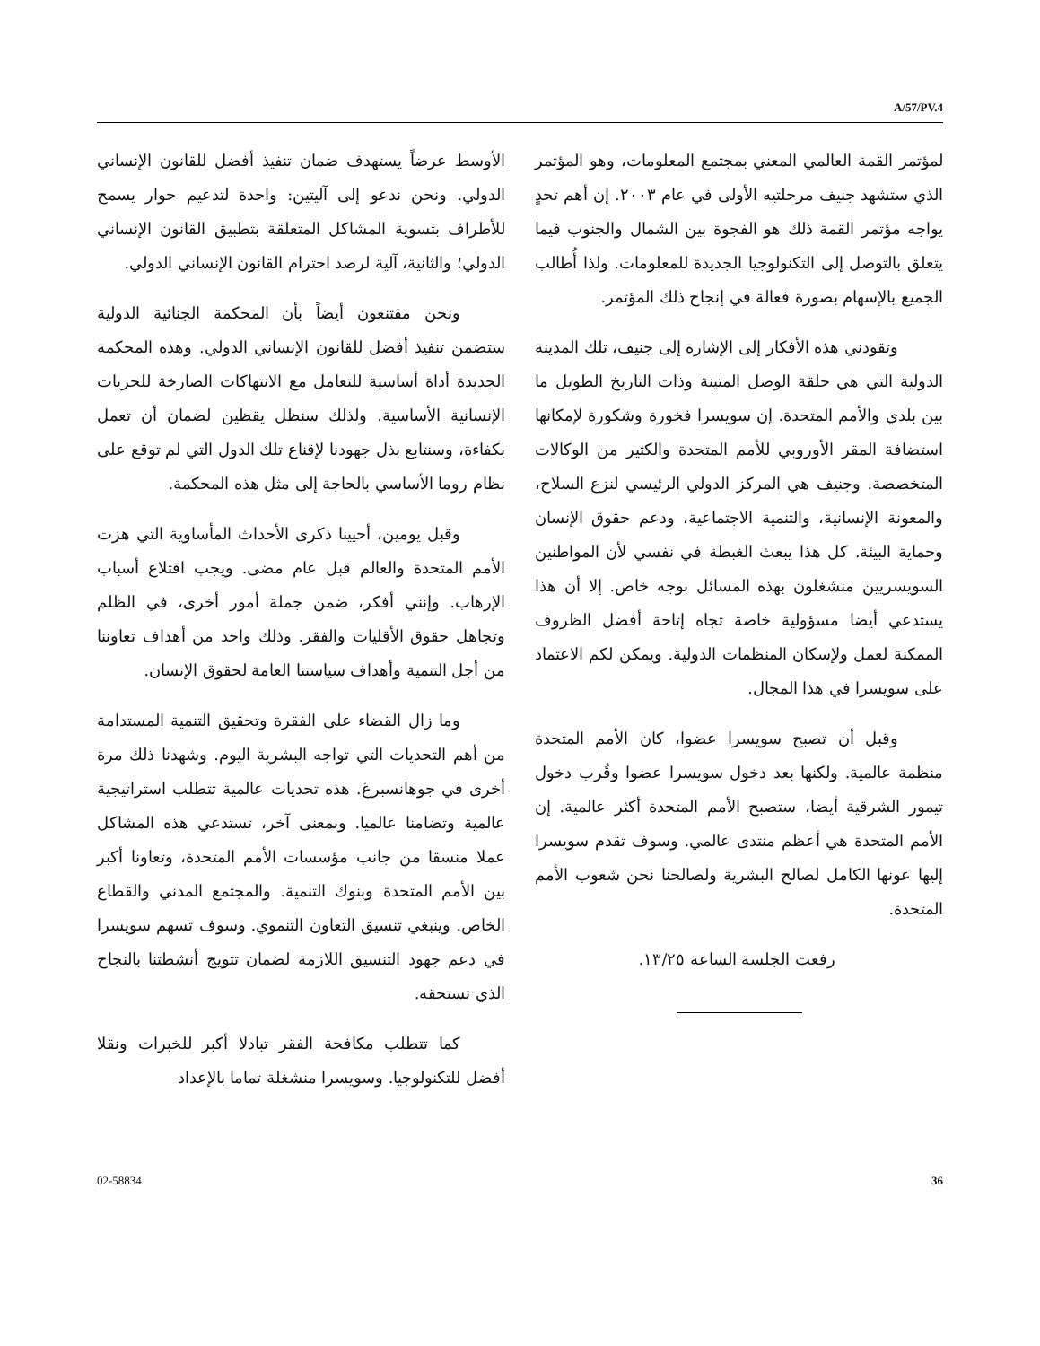A/57/PV.4
الأوسط عرضاً يستهدف ضمان تنفيذ أفضل للقانون الإنساني الدولي. ونحن ندعو إلى آليتين: واحدة لتدعيم حوار يسمح للأطراف بتسوية المشاكل المتعلقة بتطبيق القانون الإنساني الدولي؛ والثانية، آلية لرصد احترام القانون الإنساني الدولي.
ونحن مقتنعون أيضاً بأن المحكمة الجنائية الدولية ستضمن تنفيذ أفضل للقانون الإنساني الدولي. وهذه المحكمة الجديدة أداة أساسية للتعامل مع الانتهاكات الصارخة للحريات الإنسانية الأساسية. ولذلك سنظل يقظين لضمان أن تعمل بكفاءة، وسنتابع بذل جهودنا لإقناع تلك الدول التي لم توقع على نظام روما الأساسي بالحاجة إلى مثل هذه المحكمة.
وقبل يومين، أحيينا ذكرى الأحداث المأساوية التي هزت الأمم المتحدة والعالم قبل عام مضى. ويجب اقتلاع أسباب الإرهاب. وإنني أفكر، ضمن جملة أمور أخرى، في الظلم وتجاهل حقوق الأقليات والفقر. وذلك واحد من أهداف تعاوننا من أجل التنمية وأهداف سياستنا العامة لحقوق الإنسان.
وما زال القضاء على الفقرة وتحقيق التنمية المستدامة من أهم التحديات التي تواجه البشرية اليوم. وشهدنا ذلك مرة أخرى في جوهانسبرغ. هذه تحديات عالمية تتطلب استراتيجية عالمية وتضامنا عالميا. وبمعنى آخر، تستدعي هذه المشاكل عملا منسقا من جانب مؤسسات الأمم المتحدة، وتعاونا أكبر بين الأمم المتحدة وبنوك التنمية. والمجتمع المدني والقطاع الخاص. وينبغي تنسيق التعاون التنموي. وسوف تسهم سويسرا في دعم جهود التنسيق اللازمة لضمان تتويج أنشطتنا بالنجاح الذي تستحقه.
كما تتطلب مكافحة الفقر تبادلا أكبر للخبرات ونقلا أفضل للتكنولوجيا. وسويسرا منشغلة تماما بالإعداد
لمؤتمر القمة العالمي المعني بمجتمع المعلومات، وهو المؤتمر الذي ستشهد جنيف مرحلتيه الأولى في عام ٢٠٠٣. إن أهم تحدٍ يواجه مؤتمر القمة ذلك هو الفجوة بين الشمال والجنوب فيما يتعلق بالتوصل إلى التكنولوجيا الجديدة للمعلومات. ولذا أُطالب الجميع بالإسهام بصورة فعالة في إنجاح ذلك المؤتمر.
وتقودني هذه الأفكار إلى الإشارة إلى جنيف، تلك المدينة الدولية التي هي حلقة الوصل المتينة وذات التاريخ الطويل ما بين بلدي والأمم المتحدة. إن سويسرا فخورة وشكورة لإمكانها استضافة المقر الأوروبي للأمم المتحدة والكثير من الوكالات المتخصصة. وجنيف هي المركز الدولي الرئيسي لنزع السلاح، والمعونة الإنسانية، والتنمية الاجتماعية، ودعم حقوق الإنسان وحماية البيئة. كل هذا يبعث الغبطة في نفسي لأن المواطنين السويسريين منشغلون بهذه المسائل بوجه خاص. إلا أن هذا يستدعي أيضا مسؤولية خاصة تجاه إتاحة أفضل الظروف الممكنة لعمل ولإسكان المنظمات الدولية. ويمكن لكم الاعتماد على سويسرا في هذا المجال.
وقبل أن تصبح سويسرا عضوا، كان الأمم المتحدة منظمة عالمية. ولكنها بعد دخول سويسرا عضوا وقُرب دخول تيمور الشرقية أيضا، ستصبح الأمم المتحدة أكثر عالمية. إن الأمم المتحدة هي أعظم منتدى عالمي. وسوف تقدم سويسرا إليها عونها الكامل لصالح البشرية ولصالحنا نحن شعوب الأمم المتحدة.
رفعت الجلسة الساعة ١٣/٢٥.
02-58834 36